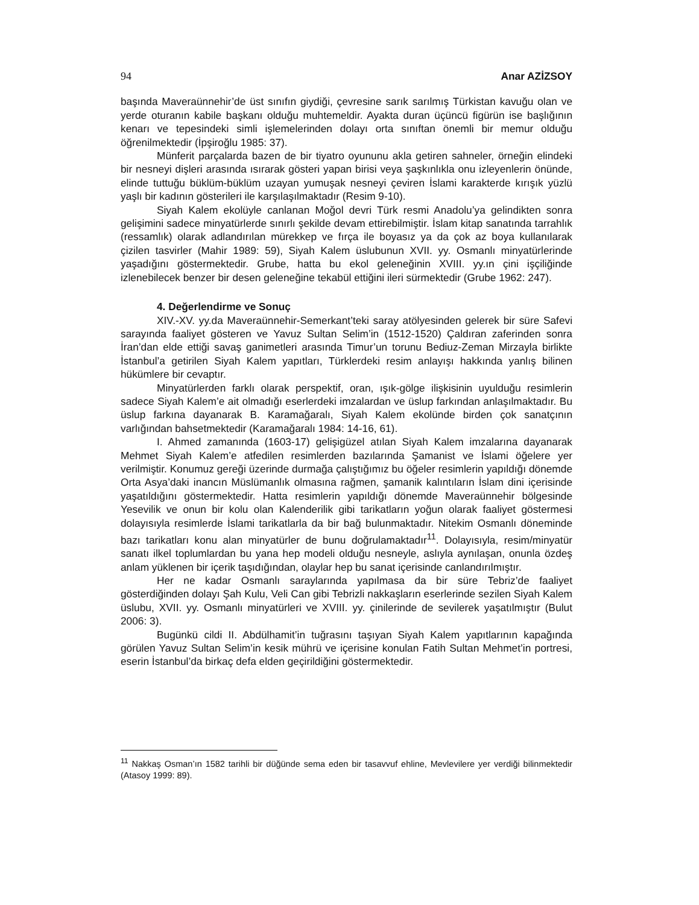94 Anar AZİZSOY
başında Maveraünnehir’de üst sınıfın giydiği, çevresine sarık sarılmış Türkistan kavuğu olan ve yerde oturanın kabile başkanı olduğu muhtemeldir. Ayakta duran üçüncü figürün ise başlığının kenarı ve tepesindeki simli işlemelerinden dolayı orta sınıftan önemli bir memur olduğu öğrenilmektedir (İpşiroğlu 1985: 37).
Münferit parçalarda bazen de bir tiyatro oyununu akla getiren sahneler, örneğin elindeki bir nesneyi dişleri arasında ısırarak gösteri yapan birisi veya şaşkınlıkla onu izleyenlerin önünde, elinde tuttuğu büklüm-büklüm uzayan yumuşak nesneyi çeviren İslami karakterde kırışık yüzlü yaşlı bir kadının gösterileri ile karşılaşılmaktadır (Resim 9-10).
Siyah Kalem ekolüyle canlanan Moğol devri Türk resmi Anadolu’ya gelindikten sonra gelişimini sadece minyatürlerde sınırlı şekilde devam ettirebilmiştir. İslam kitap sanatında tarrahlık (ressamlık) olarak adlandırılan mürekkep ve fırça ile boyasız ya da çok az boya kullanılarak çizilen tasvirler (Mahir 1989: 59), Siyah Kalem üslubunun XVII. yy. Osmanlı minyatürlerinde yaşadığını göstermektedir. Grube, hatta bu ekol geleneğinin XVIII. yy.ın çini işçiliğinde izlenebilecek benzer bir desen geleneğine tekabül ettiğini ileri sürmektedir (Grube 1962: 247).
4. Değerlendirme ve Sonuç
XIV.-XV. yy.da Maveraünnehir-Semerkant’teki saray atölyesinden gelerek bir süre Safevi sarayında faaliyet gösteren ve Yavuz Sultan Selim’in (1512-1520) Çaldıran zaferinden sonra İran’dan elde ettiği savaş ganimetleri arasında Timur’un torunu Bediuz-Zeman Mirzayla birlikte İstanbul’a getirilen Siyah Kalem yapıtları, Türklerdeki resim anlayışı hakkında yanlış bilinen hükümlere bir cevaptır.
Minyatürlerden farklı olarak perspektif, oran, ışık-gölge ilişkisinin uyulduğu resimlerin sadece Siyah Kalem’e ait olmadığı eserlerdeki imzalardan ve üslup farkından anlaşılmaktadır. Bu üslup farkına dayanarak B. Karamağaralı, Siyah Kalem ekolünde birden çok sanatçının varlığından bahsetmektedir (Karamağaralı 1984: 14-16, 61).
I. Ahmed zamanında (1603-17) gelişigüzel atılan Siyah Kalem imzalarına dayanarak Mehmet Siyah Kalem’e atfedilen resimlerden bazılarında Şamanist ve İslami öğelere yer verilmiştir. Konumuz gereği üzerinde durmağa çalıştığımız bu öğeler resimlerin yapıldığı dönemde Orta Asya’daki inancın Müslümanlık olmasına rağmen, şamanik kalıntıların İslam dini içerisinde yaşatıldığını göstermektedir. Hatta resimlerin yapıldığı dönemde Maveraünnehir bölgesinde Yesevilik ve onun bir kolu olan Kalenderilik gibi tarikatların yoğun olarak faaliyet göstermesi dolayısıyla resimlerde İslami tarikatlarla da bir bağ bulunmaktadır. Nitekim Osmanlı döneminde bazı tarikatları konu alan minyatürler de bunu doğrulamaktadır<sup>11</sup>. Dolayısıyla, resim/minyatür sanatı ilkel toplumlardan bu yana hep modeli olduğu nesneyle, aslıyla aynılaşan, onunla özdeş anlam yüklenen bir içerik taşıdığından, olaylar hep bu sanat içerisinde canlandırılmıştır.
Her ne kadar Osmanlı saraylarında yapılmasa da bir süre Tebriz’de faaliyet gösterdiğinden dolayı Şah Kulu, Veli Can gibi Tebrizli nakkaşların eserlerinde sezilen Siyah Kalem üslubu, XVII. yy. Osmanlı minyatürleri ve XVIII. yy. çinilerinde de sevilerek yaşatılmıştır (Bulut 2006: 3).
Bugünkü cildi II. Abdülhamit’in tuğrasını taşıyan Siyah Kalem yapıtlarının kapağında görülen Yavuz Sultan Selim’in kesik mührü ve içerisine konulan Fatih Sultan Mehmet’in portresi, eserin İstanbul’da birkaç defa elden geçirildiğini göstermektedir.
<sup>11</sup> Nakkaş Osman’ın 1582 tarihli bir düğünde sema eden bir tasavvuf ehline, Mevlevilere yer verdiği bilinmektedir (Atasoy 1999: 89).